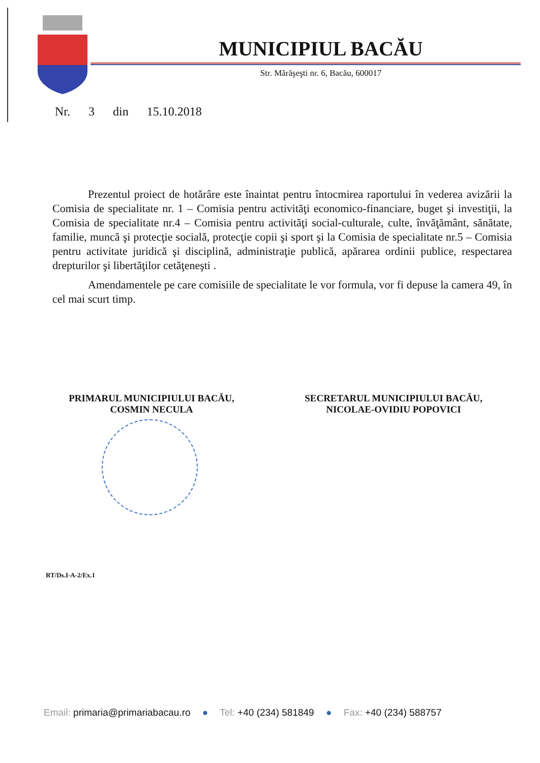MUNICIPIUL BACĂU
Str. Mărăşeşti nr. 6, Bacău, 600017
Nr. 3 din 15.10.2018
Prezentul proiect de hotărâre este înaintat pentru întocmirea raportului în vederea avizării la Comisia de specialitate nr. 1 – Comisia pentru activităţi economico-financiare, buget şi investiţii, la Comisia de specialitate nr.4 – Comisia pentru activităţi social-culturale, culte, învăţământ, sănătate, familie, muncă şi protecţie socială, protecţie copii şi sport şi la Comisia de specialitate nr.5 – Comisia pentru activitate juridică şi disciplină, administraţie publică, apărarea ordinii publice, respectarea drepturilor şi libertăţilor cetăţeneşti .
Amendamentele pe care comisiile de specialitate le vor formula, vor fi depuse la camera 49, în cel mai scurt timp.
PRIMARUL MUNICIPIULUI BACĂU,
COSMIN NECULA
SECRETARUL MUNICIPIULUI BACĂU,
NICOLAE-OVIDIU POPOVICI
RT/Ds.I-A-2/Ex.1
Email: primaria@primariabacau.ro ● Tel: +40 (234) 581849 ● Fax: +40 (234) 588757